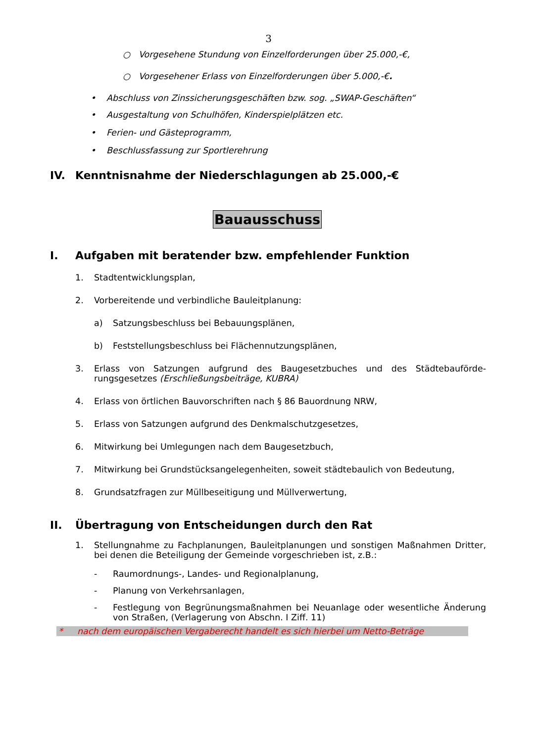3
○ Vorgesehene Stundung von Einzelforderungen über 25.000,-€,
○ Vorgesehener Erlass von Einzelforderungen über 5.000,-€.
• Abschluss von Zinssicherungsgeschäften bzw. sog. „SWAP-Geschäften“
• Ausgestaltung von Schulhöfen, Kinderspielplätzen etc.
• Ferien- und Gästeprogramm,
• Beschlussfassung zur Sportlerehrung
IV. Kenntnisnahme der Niederschlagungen ab 25.000,-€
Bauausschuss
I. Aufgaben mit beratender bzw. empfehlender Funktion
1. Stadtentwicklungsplan,
2. Vorbereitende und verbindliche Bauleitplanung:
a) Satzungsbeschluss bei Bebauungsplänen,
b) Feststellungsbeschluss bei Flächennutzungsplänen,
3. Erlass von Satzungen aufgrund des Baugesetzbuches und des Städtebauförde­rungsgesetzes (Erschließungsbeiträge, KUBRA)
4. Erlass von örtlichen Bauvorschriften nach § 86 Bauordnung NRW,
5. Erlass von Satzungen aufgrund des Denkmalschutzgesetzes,
6. Mitwirkung bei Umlegungen nach dem Baugesetzbuch,
7. Mitwirkung bei Grundstücksangelegenheiten, soweit städtebaulich von Be­deutung,
8. Grundsatzfragen zur Müllbeseitigung und Müllverwertung,
II. Übertragung von Entscheidungen durch den Rat
1. Stellungnahme zu Fachplanungen, Bauleitplanungen und sonstigen Maßnah­men Dritter, bei denen die Beteiligung der Gemeinde vorgeschrieben ist, z.B.:
- Raumordnungs-, Landes- und Regionalplanung,
- Planung von Verkehrsanlagen,
- Festlegung von Begrünungsmaßnahmen bei Neuanlage oder wesentliche Änderung von Straßen, (Verlagerung von Abschn. I Ziff. 11)
* nach dem europäischen Vergaberecht handelt es sich hierbei um Netto-Beträge